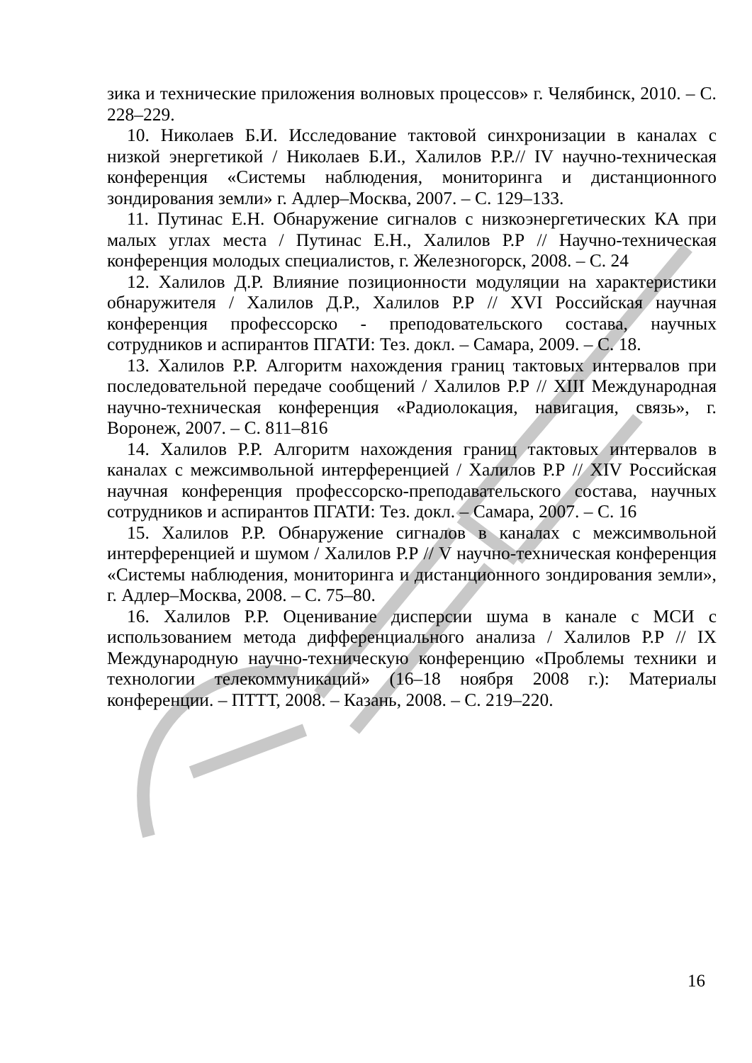зика и технические приложения волновых процессов» г. Челябинск, 2010. – С. 228–229.
10. Николаев Б.И. Исследование тактовой синхронизации в каналах с низкой энергетикой / Николаев Б.И., Халилов Р.Р.// IV научно-техническая конференция «Системы наблюдения, мониторинга и дистанционного зондирования земли» г. Адлер–Москва, 2007. – С. 129–133.
11. Путинас Е.Н. Обнаружение сигналов с низкоэнергетических КА при малых углах места / Путинас Е.Н., Халилов Р.Р // Научно-техническая конференция молодых специалистов, г. Железногорск, 2008. – С. 24
12. Халилов Д.Р. Влияние позиционности модуляции на характеристики обнаружителя / Халилов Д.Р., Халилов Р.Р // XVI Российская научная конференция профессорско - преподовательского состава, научных сотрудников и аспирантов ПГАТИ: Тез. докл. – Самара, 2009. – С. 18.
13. Халилов Р.Р. Алгоритм нахождения границ тактовых интервалов при последовательной передаче сообщений / Халилов Р.Р // XIII Международная научно-техническая конференция «Радиолокация, навигация, связь», г. Воронеж, 2007. – С. 811–816
14. Халилов Р.Р. Алгоритм нахождения границ тактовых интервалов в каналах с межсимвольной интерференцией / Халилов Р.Р // XIV Российская научная конференция профессорско-преподавательского состава, научных сотрудников и аспирантов ПГАТИ: Тез. докл. – Самара, 2007. – С. 16
15. Халилов Р.Р. Обнаружение сигналов в каналах с межсимвольной интерференцией и шумом / Халилов Р.Р // V научно-техническая конференция «Системы наблюдения, мониторинга и дистанционного зондирования земли», г. Адлер–Москва, 2008. – С. 75–80.
16. Халилов Р.Р. Оценивание дисперсии шума в канале с МСИ с использованием метода дифференциального анализа / Халилов Р.Р // IX Международную научно-техническую конференцию «Проблемы техники и технологии телекоммуникаций» (16–18 ноября 2008 г.): Материалы конференции. – ПТТТ, 2008. – Казань, 2008. – С. 219–220.
16